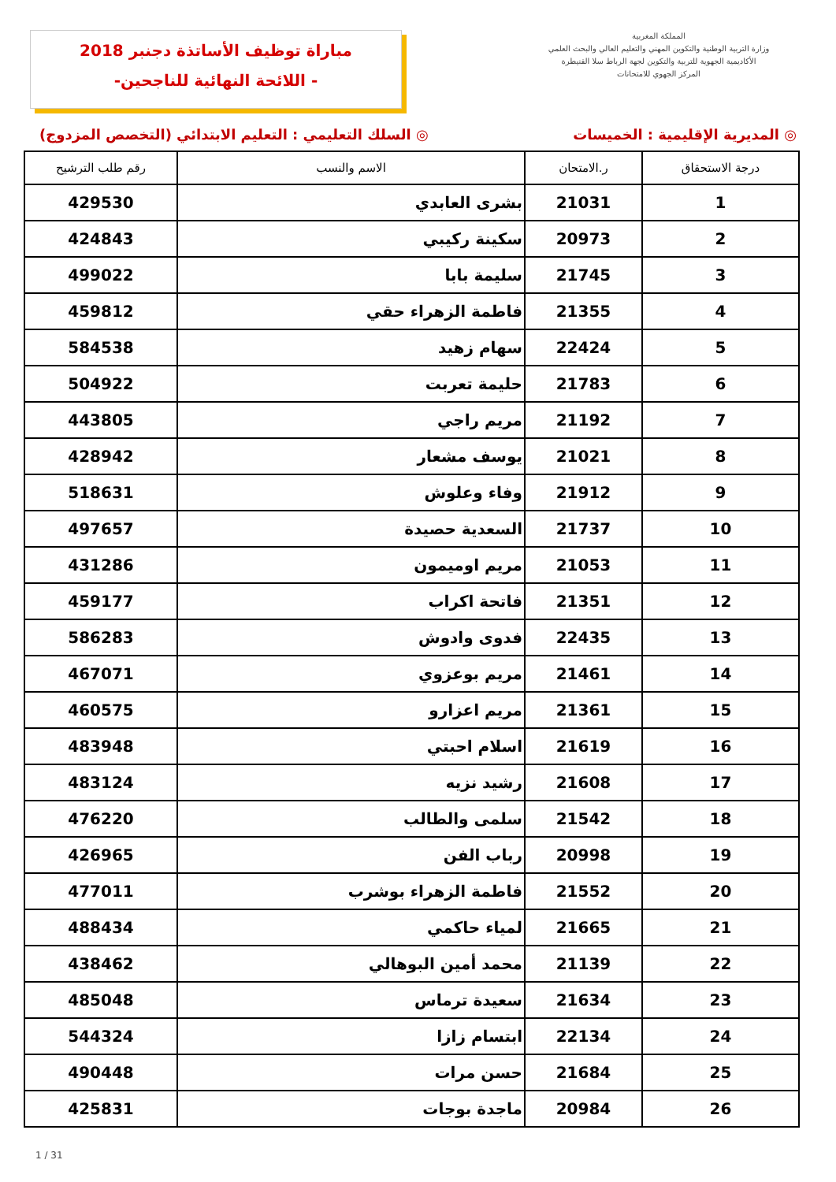مباراة توظيف الأساتذة دجنبر 2018
-اللائحة النهائية للناجحين -
المملكة المغربية
وزارة التربية الوطنية والتكوين المهني والتعليم العالي والبحث العلمي
الأكاديمية الجهوية للتربية والتكوين لجهة الرباط سلا القنيطرة
المركز الجهوي للامتحانات
◎ المديرية الإقليمية : الخميسات ◎ السلك التعليمي : التعليم الابتدائي (التخصص المزدوج)
| درجة الاستحقاق | ر.الامتحان | الاسم والنسب | رقم طلب الترشيح |
| --- | --- | --- | --- |
| 1 | 21031 | بشرى العابدي | 429530 |
| 2 | 20973 | سكينة ركيبي | 424843 |
| 3 | 21745 | سليمة بابا | 499022 |
| 4 | 21355 | فاطمة الزهراء حقي | 459812 |
| 5 | 22424 | سهام زهيد | 584538 |
| 6 | 21783 | حليمة تعربت | 504922 |
| 7 | 21192 | مريم راجي | 443805 |
| 8 | 21021 | يوسف مشعار | 428942 |
| 9 | 21912 | وفاء وعلوش | 518631 |
| 10 | 21737 | السعدية حصيدة | 497657 |
| 11 | 21053 | مريم اوميمون | 431286 |
| 12 | 21351 | فاتحة اكراب | 459177 |
| 13 | 22435 | فدوى وادوش | 586283 |
| 14 | 21461 | مريم بوعزوي | 467071 |
| 15 | 21361 | مريم اعزارو | 460575 |
| 16 | 21619 | اسلام احبتي | 483948 |
| 17 | 21608 | رشيد نزيه | 483124 |
| 18 | 21542 | سلمى والطالب | 476220 |
| 19 | 20998 | رباب الفن | 426965 |
| 20 | 21552 | فاطمة الزهراء بوشرب | 477011 |
| 21 | 21665 | لمياء حاكمي | 488434 |
| 22 | 21139 | محمد أمين البوهالي | 438462 |
| 23 | 21634 | سعيدة ترماس | 485048 |
| 24 | 22134 | ابتسام زازا | 544324 |
| 25 | 21684 | حسن مرات | 490448 |
| 26 | 20984 | ماجدة بوجات | 425831 |
1 / 31